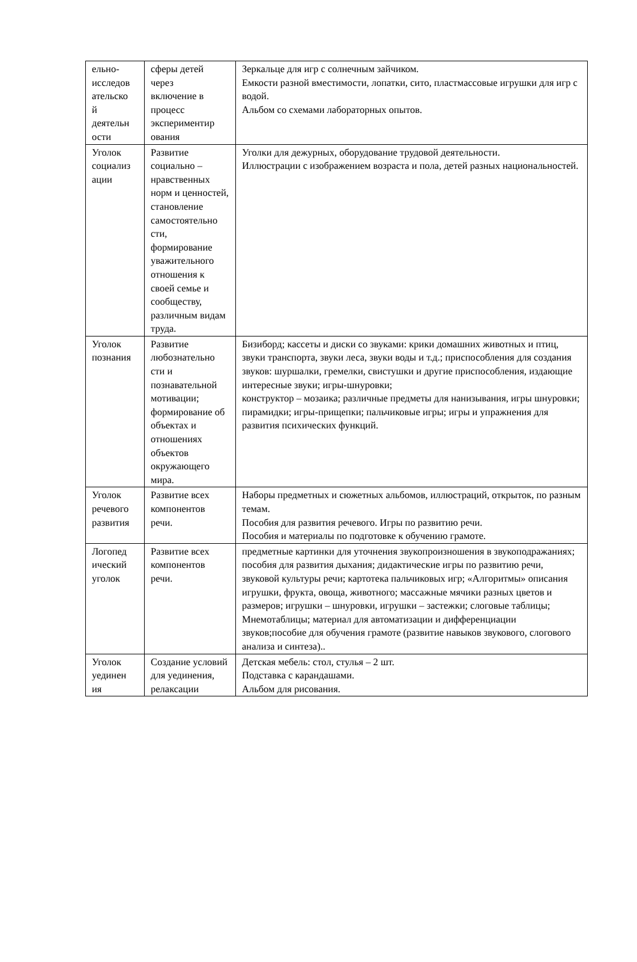| ельно- исследов ательско й деятельн ости | сферы детей через включение в процесс экспериментир ования | Зеркальце для игр с солнечным зайчиком. Емкости разной вместимости, лопатки, сито, пластмассовые игрушки для игр с водой. Альбом со схемами лабораторных опытов. |
| Уголок социализ ации | Развитие социально – нравственных норм и ценностей, становление самостоятельно сти, формирование уважительного отношения к своей семье и сообществу, различным видам труда. | Уголки для дежурных, оборудование трудовой деятельности. Иллюстрации с изображением возраста и пола, детей разных национальностей. |
| Уголок познания | Развитие любознательно сти и познавательной мотивации; формирование об объектах и отношениях объектов окружающего мира. | Бизиборд; кассеты и диски со звуками: крики домашних животных и птиц, звуки транспорта, звуки леса, звуки воды и т.д.; приспособления для создания звуков: шуршалки, гремелки, свистушки и другие приспособления, издающие интересные звуки; игры-шнуровки; конструктор – мозаика; различные предметы для нанизывания, игры шнуровки; пирамидки; игры-прищепки; пальчиковые игры; игры и упражнения для развития психических функций. |
| Уголок речевого развития | Развитие всех компонентов речи. | Наборы предметных и сюжетных альбомов, иллюстраций, открыток, по разным темам. Пособия для развития речевого. Игры по развитию речи. Пособия и материалы по подготовке к обучению грамоте. |
| Логопед ический уголок | Развитие всех компонентов речи. | предметные картинки для уточнения звукопроизношения в звукоподражаниях; пособия для развития дыхания; дидактические игры по развитию речи, звуковой культуры речи; картотека пальчиковых игр; «Алгоритмы» описания игрушки, фрукта, овоща, животного; массажные мячики разных цветов и размеров; игрушки – шнуровки, игрушки – застежки; слоговые таблицы; Мнемотаблицы; материал для автоматизации и дифференциации звуков;пособие для обучения грамоте (развитие навыков звукового, слогового анализа и синтеза).. |
| Уголок уединен ия | Создание условий для уединения, релаксации | Детская мебель: стол, стулья – 2 шт. Подставка с карандашами. Альбом для рисования. |